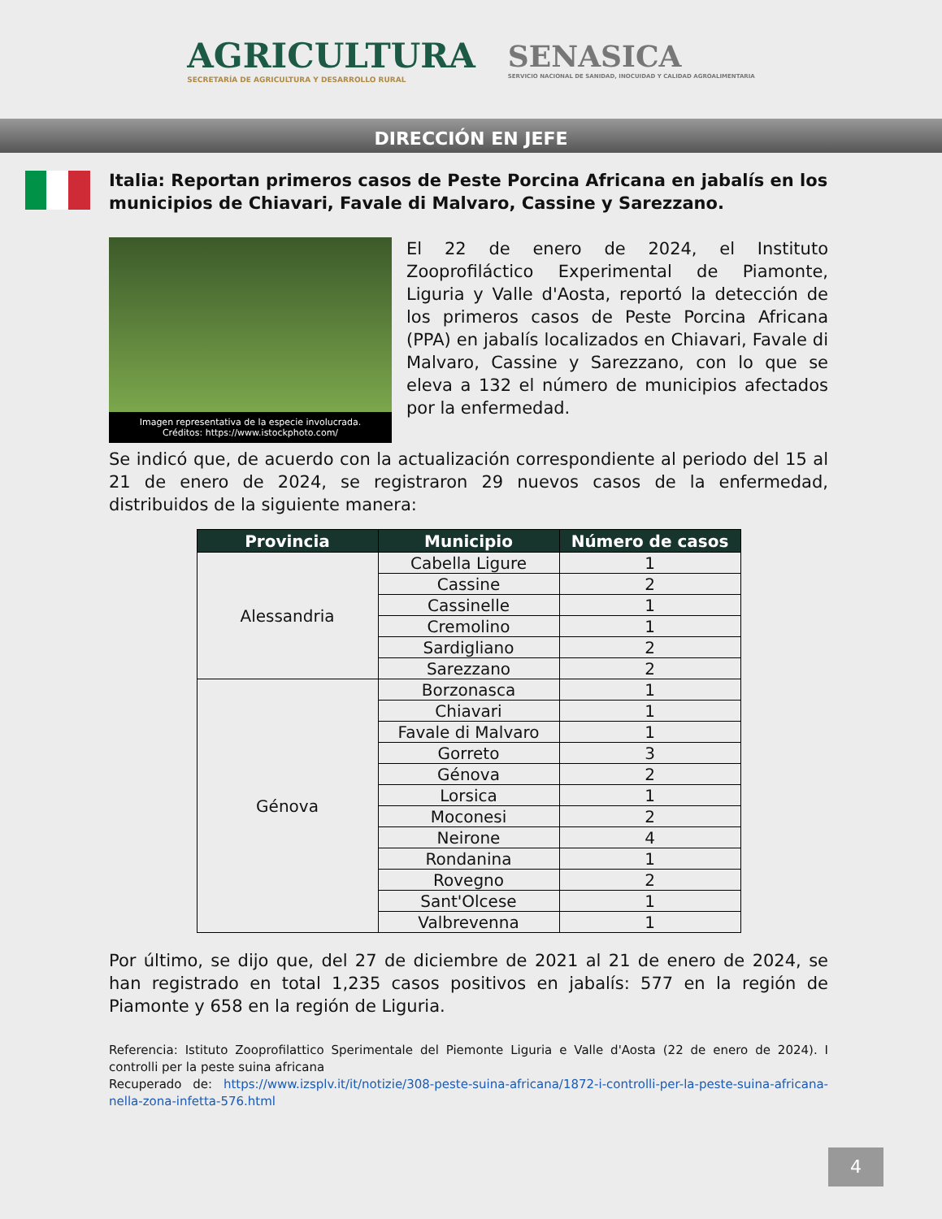AGRICULTURA
SECRETARÍA DE AGRICULTURA Y DESARROLLO RURAL
SENASICA
SERVICIO NACIONAL DE SANIDAD, INOCUIDAD Y CALIDAD AGROALIMENTARIA
DIRECCIÓN EN JEFE
Italia: Reportan primeros casos de Peste Porcina Africana en jabalís en los municipios de Chiavari, Favale di Malvaro, Cassine y Sarezzano.
Imagen representativa de la especie involucrada.
Créditos: https://www.istockphoto.com/
El 22 de enero de 2024, el Instituto Zooprofiláctico Experimental de Piamonte, Liguria y Valle d'Aosta, reportó la detección de los primeros casos de Peste Porcina Africana (PPA) en jabalís localizados en Chiavari, Favale di Malvaro, Cassine y Sarezzano, con lo que se eleva a 132 el número de municipios afectados por la enfermedad.
Se indicó que, de acuerdo con la actualización correspondiente al periodo del 15 al 21 de enero de 2024, se registraron 29 nuevos casos de la enfermedad, distribuidos de la siguiente manera:
| Provincia | Municipio | Número de casos |
| --- | --- | --- |
| Alessandria | Cabella Ligure | 1 |
| | Cassine | 2 |
| | Cassinelle | 1 |
| | Cremolino | 1 |
| | Sardigliano | 2 |
| | Sarezzano | 2 |
| Génova | Borzonasca | 1 |
| | Chiavari | 1 |
| | Favale di Malvaro | 1 |
| | Gorreto | 3 |
| | Génova | 2 |
| | Lorsica | 1 |
| | Moconesi | 2 |
| | Neirone | 4 |
| | Rondanina | 1 |
| | Rovegno | 2 |
| | Sant'Olcese | 1 |
| | Valbrevenna | 1 |
Por último, se dijo que, del 27 de diciembre de 2021 al 21 de enero de 2024, se han registrado en total 1,235 casos positivos en jabalís: 577 en la región de Piamonte y 658 en la región de Liguria.
Referencia: Istituto Zooprofilattico Sperimentale del Piemonte Liguria e Valle d'Aosta (22 de enero de 2024). I controlli per la peste suina africana
Recuperado de: https://www.izsplv.it/it/notizie/308-peste-suina-africana/1872-i-controlli-per-la-peste-suina-africana-nella-zona-infetta-576.html
4